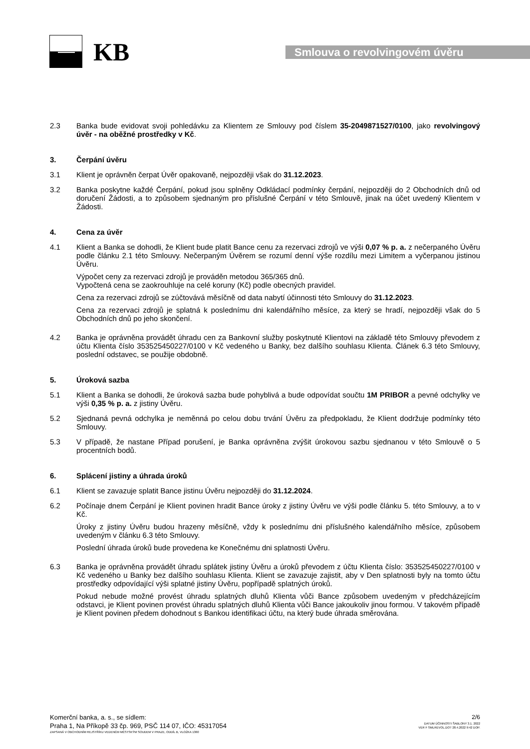KB Smlouva o revolvingovém úvěru
2.3 Banka bude evidovat svoji pohledávku za Klientem ze Smlouvy pod číslem 35-2049871527/0100, jako revolvingový úvěr - na oběžné prostředky v Kč.
3. Čerpání úvěru
3.1 Klient je oprávněn čerpat Úvěr opakovaně, nejpozději však do 31.12.2023.
3.2 Banka poskytne každé Čerpání, pokud jsou splněny Odkládací podmínky čerpání, nejpozději do 2 Obchodních dnů od doručení Žádosti, a to způsobem sjednaným pro příslušné Čerpání v této Smlouvě, jinak na účet uvedený Klientem v Žádosti.
4. Cena za úvěr
4.1 Klient a Banka se dohodli, že Klient bude platit Bance cenu za rezervaci zdrojů ve výši 0,07 % p. a. z nečerpaného Úvěru podle článku 2.1 této Smlouvy. Nečerpaným Úvěrem se rozumí denní výše rozdílu mezi Limitem a vyčerpanou jistinou Úvěru.
Výpočet ceny za rezervaci zdrojů je prováděn metodou 365/365 dnů.
Vypočtená cena se zaokrouhluje na celé koruny (Kč) podle obecných pravidel.
Cena za rezervaci zdrojů se zúčtovává měsíčně od data nabytí účinnosti této Smlouvy do 31.12.2023.
Cena za rezervaci zdrojů je splatná k poslednímu dni kalendářního měsíce, za který se hradí, nejpozději však do 5 Obchodních dnů po jeho skončení.
4.2 Banka je oprávněna provádět úhradu cen za Bankovní služby poskytnuté Klientovi na základě této Smlouvy převodem z účtu Klienta číslo 353525450227/0100 v Kč vedeného u Banky, bez dalšího souhlasu Klienta. Článek 6.3 této Smlouvy, poslední odstavec, se použije obdobně.
5. Úroková sazba
5.1 Klient a Banka se dohodli, že úroková sazba bude pohyblivá a bude odpovídat součtu 1M PRIBOR a pevné odchylky ve výši 0,35 % p. a. z jistiny Úvěru.
5.2 Sjednaná pevná odchylka je neměnná po celou dobu trvání Úvěru za předpokladu, že Klient dodržuje podmínky této Smlouvy.
5.3 V případě, že nastane Případ porušení, je Banka oprávněna zvýšit úrokovou sazbu sjednanou v této Smlouvě o 5 procentních bodů.
6. Splácení jistiny a úhrada úroků
6.1 Klient se zavazuje splatit Bance jistinu Úvěru nejpozději do 31.12.2024.
6.2 Počínaje dnem Čerpání je Klient povinen hradit Bance úroky z jistiny Úvěru ve výši podle článku 5. této Smlouvy, a to v Kč.
Úroky z jistiny Úvěru budou hrazeny měsíčně, vždy k poslednímu dni příslušného kalendářního měsíce, způsobem uvedeným v článku 6.3 této Smlouvy.
Poslední úhrada úroků bude provedena ke Konečnému dni splatnosti Úvěru.
6.3 Banka je oprávněna provádět úhradu splátek jistiny Úvěru a úroků převodem z účtu Klienta číslo: 353525450227/0100 v Kč vedeného u Banky bez dalšího souhlasu Klienta. Klient se zavazuje zajistit, aby v Den splatnosti byly na tomto účtu prostředky odpovídající výši splatné jistiny Úvěru, popřípadě splatných úroků.
Pokud nebude možné provést úhradu splatných dluhů Klienta vůči Bance způsobem uvedeným v předcházejícím odstavci, je Klient povinen provést úhradu splatných dluhů Klienta vůči Bance jakoukoliv jinou formou. V takovém případě je Klient povinen předem dohodnout s Bankou identifikaci účtu, na který bude úhrada směrována.
Komerční banka, a. s., se sídlem:
Praha 1, Na Příkopě 33 čp. 969, PSČ 114 07, IČO: 45317054
ZAPSANÁ V OBCHODNÍM REJSTŘÍKU VEDENÉM MĚSTSKÝM SOUDEM V PRAZE, ODDÍL B, VLOŽKA 1360
2/6
DATUM ÚČINNOSTI ŠABLONY 3.1. 2022
VER F SMLREVOL.DOT 28.4.2022 9:42 DOP.